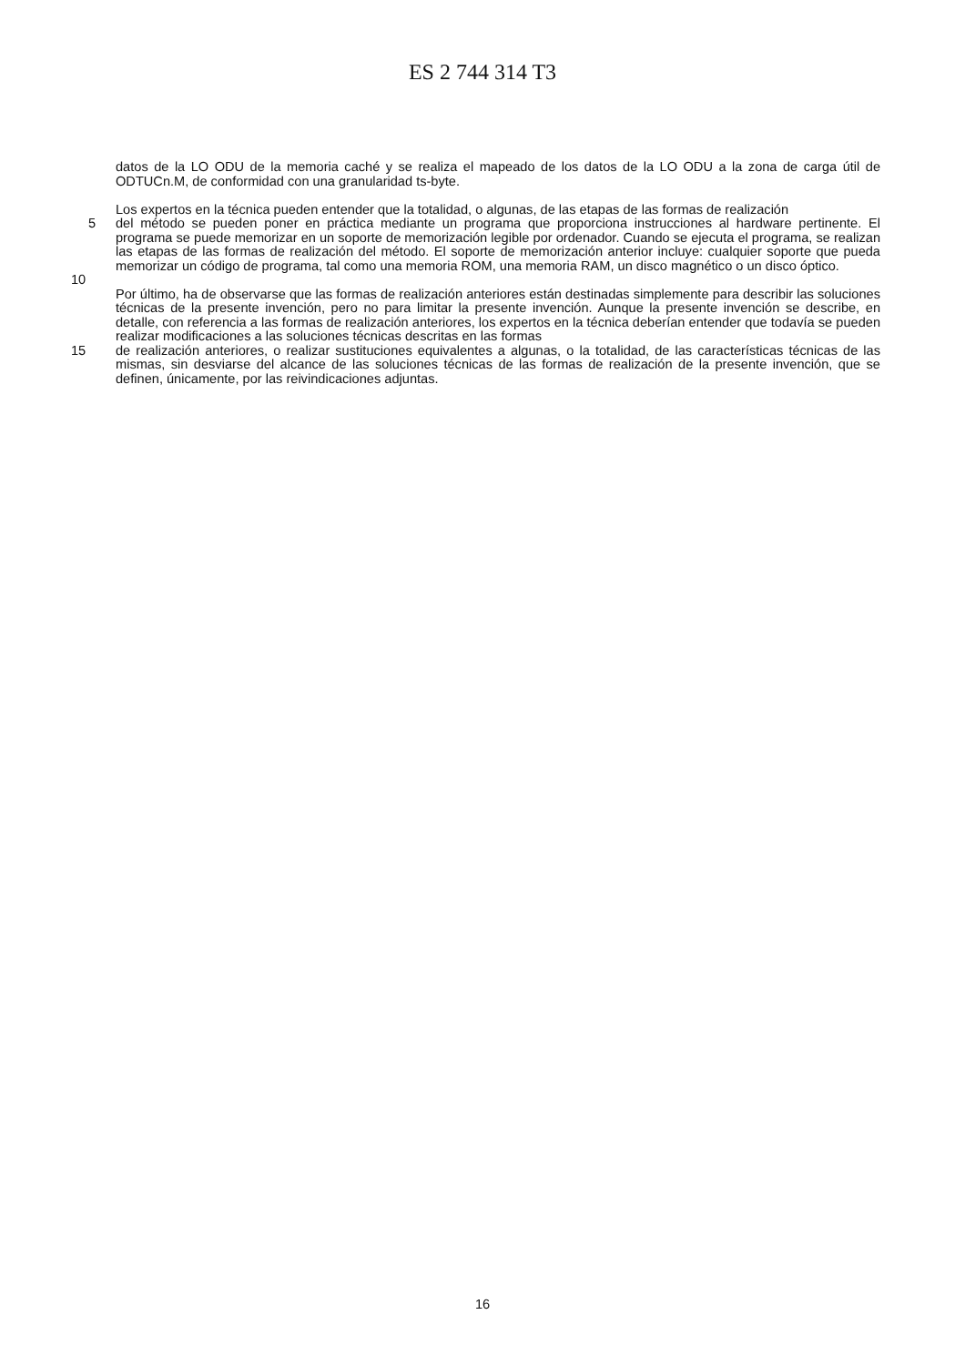ES 2 744 314 T3
datos de la LO ODU de la memoria caché y se realiza el mapeado de los datos de la LO ODU a la zona de carga útil de ODTUCn.M, de conformidad con una granularidad ts-byte.
Los expertos en la técnica pueden entender que la totalidad, o algunas, de las etapas de las formas de realización
5 del método se pueden poner en práctica mediante un programa que proporciona instrucciones al hardware pertinente. El programa se puede memorizar en un soporte de memorización legible por ordenador. Cuando se ejecuta el programa, se realizan las etapas de las formas de realización del método. El soporte de memorización anterior incluye: cualquier soporte que pueda memorizar un código de programa, tal como una memoria ROM, una memoria RAM, un disco magnético o un disco óptico.
10
Por último, ha de observarse que las formas de realización anteriores están destinadas simplemente para describir las soluciones técnicas de la presente invención, pero no para limitar la presente invención. Aunque la presente invención se describe, en detalle, con referencia a las formas de realización anteriores, los expertos en la técnica deberían entender que todavía se pueden realizar modificaciones a las soluciones técnicas descritas en las formas
15 de realización anteriores, o realizar sustituciones equivalentes a algunas, o la totalidad, de las características técnicas de las mismas, sin desviarse del alcance de las soluciones técnicas de las formas de realización de la presente invención, que se definen, únicamente, por las reivindicaciones adjuntas.
16